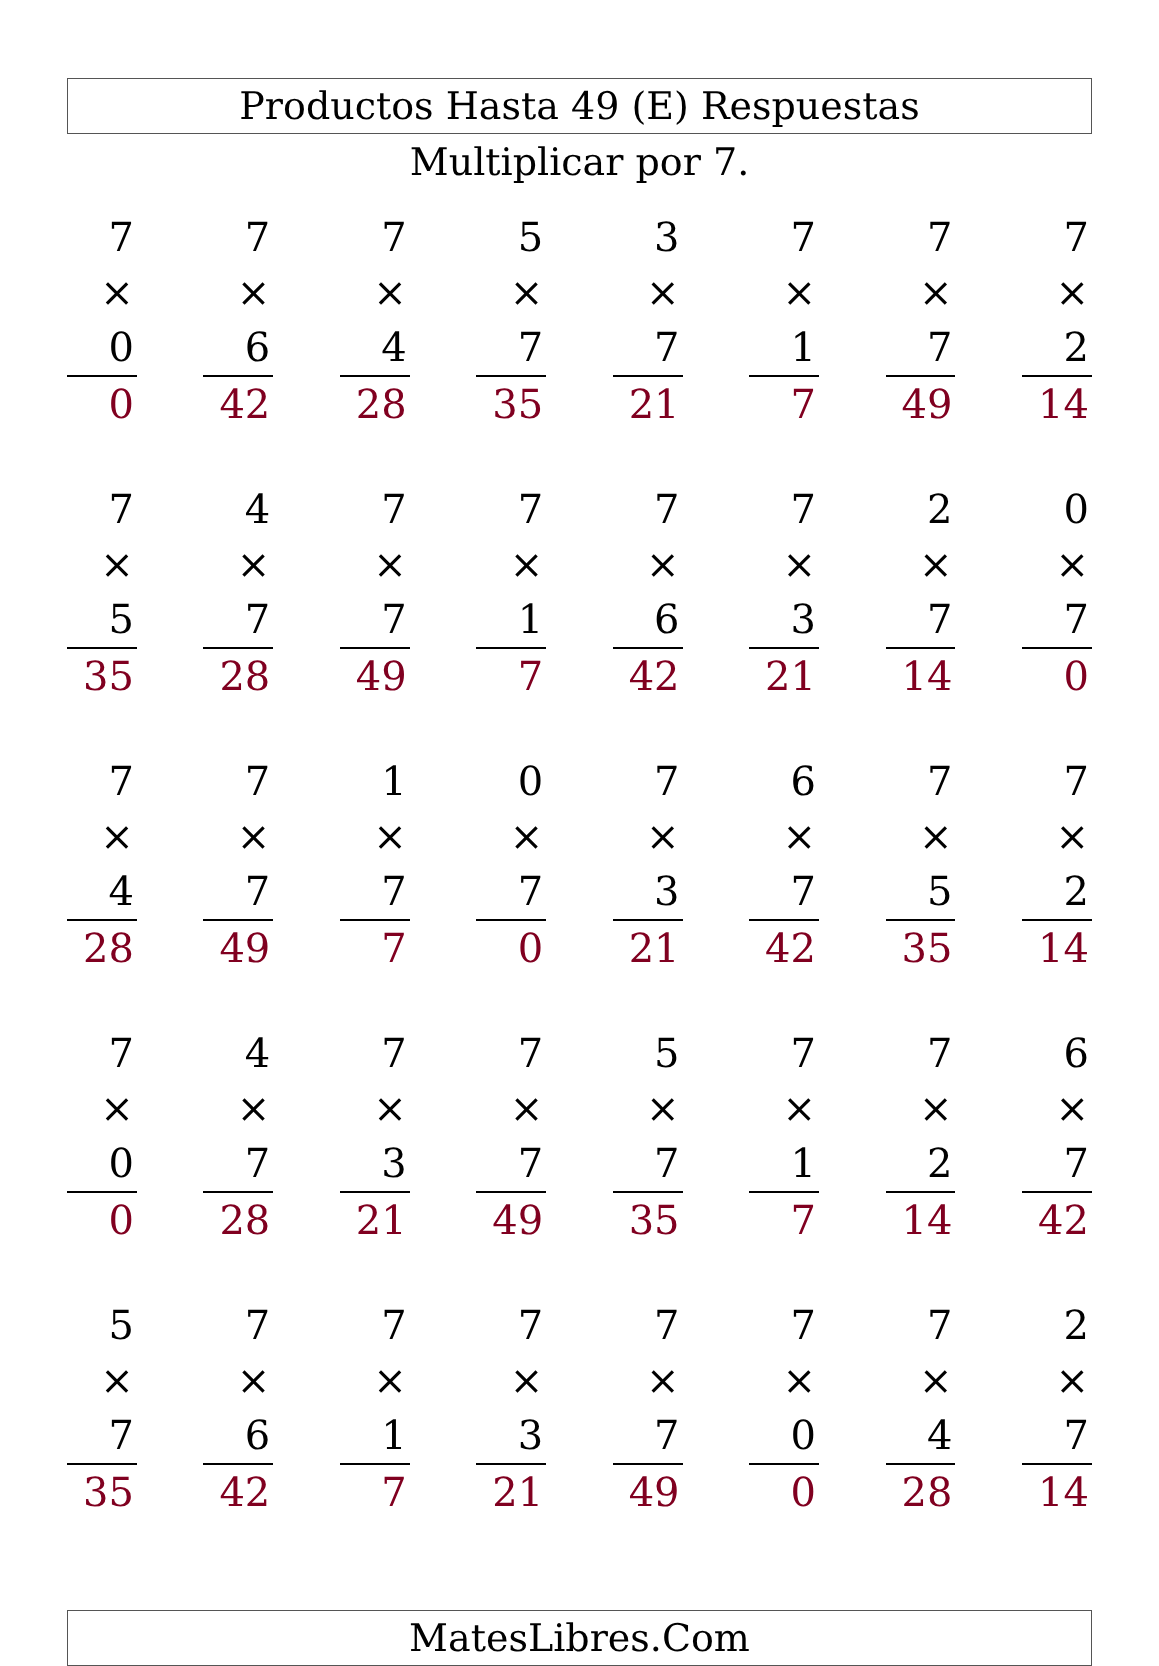Productos Hasta 49 (E) Respuestas
Multiplicar por 7.
| 7 | | 7 | | 7 | | 5 | | 3 | | 7 | | 7 | | 7 |
| × 0 | | × 6 | | × 4 | | × 7 | | × 7 | | × 1 | | × 7 | | × 2 |
| 0 | | 42 | | 28 | | 35 | | 21 | | 7 | | 49 | | 14 |
| 7 | | 4 | | 7 | | 7 | | 7 | | 7 | | 2 | | 0 |
| × 5 | | × 7 | | × 7 | | × 1 | | × 6 | | × 3 | | × 7 | | × 7 |
| 35 | | 28 | | 49 | | 7 | | 42 | | 21 | | 14 | | 0 |
| 7 | | 7 | | 1 | | 0 | | 7 | | 6 | | 7 | | 7 |
| × 4 | | × 7 | | × 7 | | × 7 | | × 3 | | × 7 | | × 5 | | × 2 |
| 28 | | 49 | | 7 | | 0 | | 21 | | 42 | | 35 | | 14 |
| 7 | | 4 | | 7 | | 7 | | 5 | | 7 | | 7 | | 6 |
| × 0 | | × 7 | | × 3 | | × 7 | | × 7 | | × 1 | | × 2 | | × 7 |
| 0 | | 28 | | 21 | | 49 | | 35 | | 7 | | 14 | | 42 |
| 5 | | 7 | | 7 | | 7 | | 7 | | 7 | | 7 | | 2 |
| × 7 | | × 6 | | × 1 | | × 3 | | × 7 | | × 0 | | × 4 | | × 7 |
| 35 | | 42 | | 7 | | 21 | | 49 | | 0 | | 28 | | 14 |
MatesLibres.Com